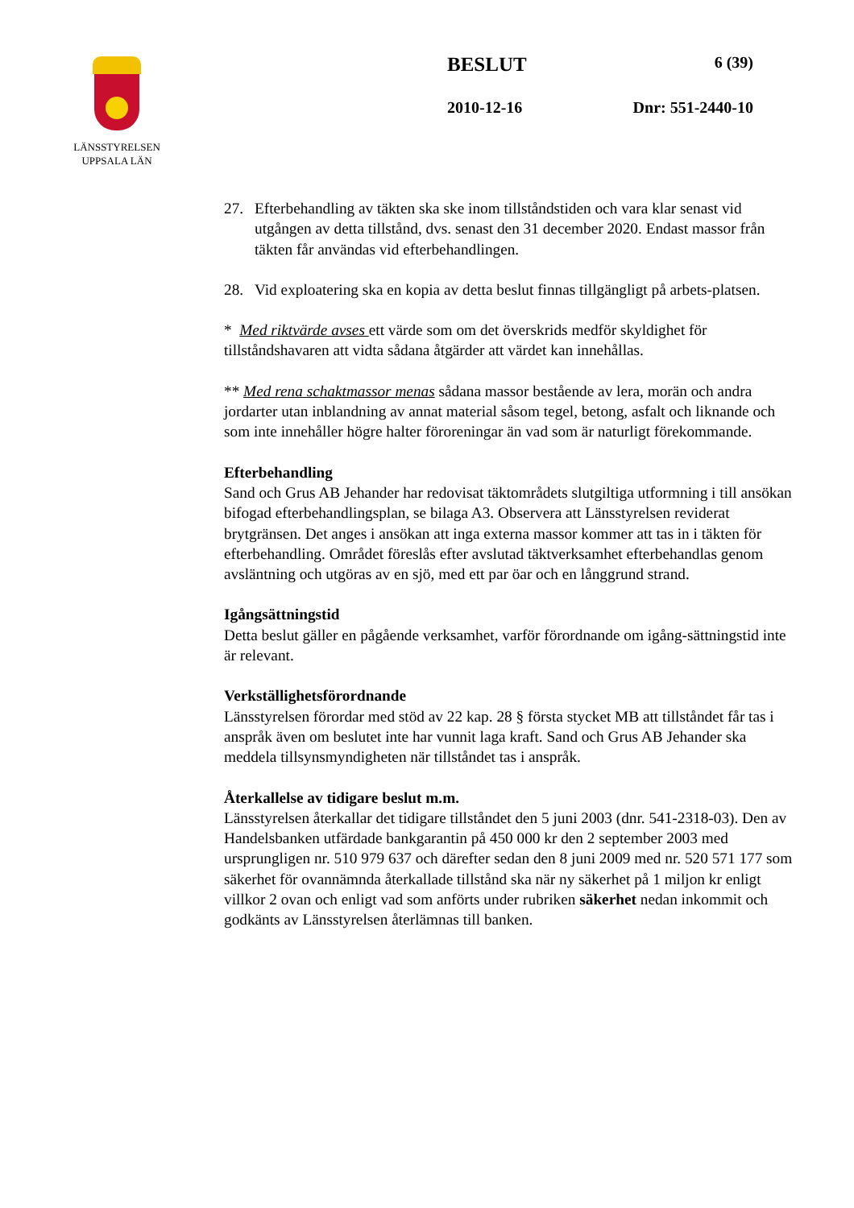LÄNSSTYRELSEN
UPPSALA LÄN
BESLUT 6 (39)
2010-12-16 Dnr: 551-2440-10
27. Efterbehandling av täkten ska ske inom tillståndstiden och vara klar senast vid utgången av detta tillstånd, dvs. senast den 31 december 2020. Endast massor från täkten får användas vid efterbehandlingen.
28. Vid exploatering ska en kopia av detta beslut finnas tillgängligt på arbets-platsen.
* Med riktvärde avses ett värde som om det överskrids medför skyldighet för tillståndshavaren att vidta sådana åtgärder att värdet kan innehållas.
** Med rena schaktmassor menas sådana massor bestående av lera, morän och andra jordarter utan inblandning av annat material såsom tegel, betong, asfalt och liknande och som inte innehåller högre halter föroreningar än vad som är naturligt förekommande.
Efterbehandling
Sand och Grus AB Jehander har redovisat täktområdets slutgiltiga utformning i till ansökan bifogad efterbehandlingsplan, se bilaga A3. Observera att Länsstyrelsen reviderat brytgränsen. Det anges i ansökan att inga externa massor kommer att tas in i täkten för efterbehandling. Området föreslås efter avslutad täktverksamhet efterbehandlas genom avsläntning och utgöras av en sjö, med ett par öar och en långgrund strand.
Igångsättningstid
Detta beslut gäller en pågående verksamhet, varför förordnande om igång-sättningstid inte är relevant.
Verkställighetsförordnande
Länsstyrelsen förordar med stöd av 22 kap. 28 § första stycket MB att tillståndet får tas i anspråk även om beslutet inte har vunnit laga kraft. Sand och Grus AB Jehander ska meddela tillsynsmyndigheten när tillståndet tas i anspråk.
Återkallelse av tidigare beslut m.m.
Länsstyrelsen återkallar det tidigare tillståndet den 5 juni 2003 (dnr. 541-2318-03). Den av Handelsbanken utfärdade bankgarantin på 450 000 kr den 2 september 2003 med ursprungligen nr. 510 979 637 och därefter sedan den 8 juni 2009 med nr. 520 571 177 som säkerhet för ovannämnda återkallade tillstånd ska när ny säkerhet på 1 miljon kr enligt villkor 2 ovan och enligt vad som anförts under rubriken säkerhet nedan inkommit och godkänts av Länsstyrelsen återlämnas till banken.